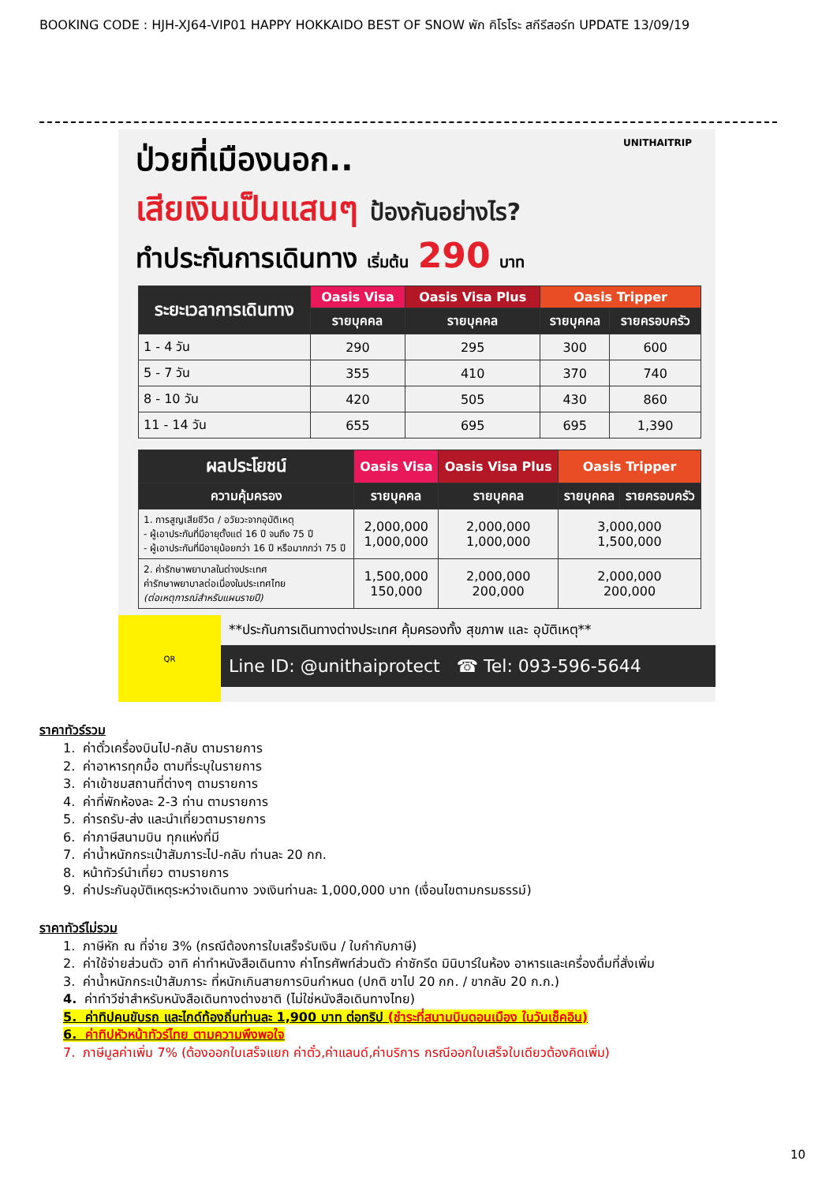BOOKING CODE : HJH-XJ64-VIP01 HAPPY HOKKAIDO BEST OF SNOW พัก คิโรโระ สกีรีสอร์ท UPDATE 13/09/19
ป่วยที่เมืองนอก.. UNITHAITRIP
เสียเงินเป็นแสนๆ ป้องกันอย่างไร?
ทำประกันการเดินทาง เริ่มต้น 290 บาท
| ระยะเวลาการเดินทาง | Oasis Visa | Oasis Visa Plus | Oasis Tripper | |
| --- | --- | --- | --- | --- |
| | รายบุคคล | รายบุคคล | รายบุคคล | รายครอบครัว |
| 1 - 4 วัน | 290 | 295 | 300 | 600 |
| 5 - 7 วัน | 355 | 410 | 370 | 740 |
| 8 - 10 วัน | 420 | 505 | 430 | 860 |
| 11 - 14 วัน | 655 | 695 | 695 | 1,390 |
| ผลประโยชน์ | Oasis Visa | Oasis Visa Plus | Oasis Tripper | |
| --- | --- | --- | --- | --- |
| ความคุ้มครอง | รายบุคคล | รายบุคคล | รายบุคคล | รายครอบครัว |
| 1. การสูญเสียชีวิต / อวัยวะจากอุบัติเหตุ - ผู้เอาประกันที่มีอายุตั้งแต่ 16 ปี จนถึง 75 ปี - ผู้เอาประกันที่มีอายุน้อยกว่า 16 ปี หรือมากกว่า 75 ปี | 2,000,000 1,000,000 | 2,000,000 1,000,000 | 3,000,000 1,500,000 | |
| 2. ค่ารักษาพยาบาลในต่างประเทศ ค่ารักษาพยาบาลต่อเนื่องในประเทศไทย (ต่อเหตุการณ์สำหรับแผนรายปี) | 1,500,000 150,000 | 2,000,000 200,000 | 2,000,000 200,000 | |
QR
**ประกันการเดินทางต่างประเทศ คุ้มครองทั้ง สุขภาพ และ อุบัติเหตุ**
Line ID: @unithaiprotect ☎ Tel: 093-596-5644
ราคาทัวร์รวม
1. ค่าตั๋วเครื่องบินไป-กลับ ตามรายการ
2. ค่าอาหารทุกมื้อ ตามที่ระบุในรายการ
3. ค่าเข้าชมสถานที่ต่างๆ ตามรายการ
4. ค่าที่พักห้องละ 2-3 ท่าน ตามรายการ
5. ค่ารถรับ-ส่ง และนำเที่ยวตามรายการ
6. ค่าภาษีสนามบิน ทุกแห่งที่มี
7. ค่าน้ำหนักกระเป๋าสัมภาระไป-กลับ ท่านละ 20 กก.
8. หน้าทัวร์นำเที่ยว ตามรายการ
9. ค่าประกันอุบัติเหตุระหว่างเดินทาง วงเงินท่านละ 1,000,000 บาท (เงื่อนไขตามกรมธรรม์)
ราคาทัวร์ไม่รวม
1. ภาษีหัก ณ ที่จ่าย 3% (กรณีต้องการใบเสร็จรับเงิน / ใบกำกับภาษี)
2. ค่าใช้จ่ายส่วนตัว อาทิ ค่าทำหนังสือเดินทาง ค่าโทรศัพท์ส่วนตัว ค่าซักรีด มินิบาร์ในห้อง อาหารและเครื่องดื่มที่สั่งเพิ่ม
3. ค่าน้ำหนักกระเป๋าสัมภาระ ที่หนักเกินสายการบินกำหนด (ปกติ ขาไป 20 กก. / ขากลับ 20 ก.ก.)
4. ค่าทำวีซ่าสำหรับหนังสือเดินทางต่างชาติ (ไม่ใช่หนังสือเดินทางไทย)
5. ค่าทิปคนขับรถ และไกด์ท้องถิ่นท่านละ 1,900 บาท ต่อทริป (ชำระที่สนามบินดอนเมือง ในวันเช็คอิน)
6. ค่าทิปหัวหน้าทัวร์ไทย ตามความพึงพอใจ
7. ภาษีมูลค่าเพิ่ม 7% (ต้องออกใบเสร็จแยก ค่าตั๋ว,ค่าแลนด์,ค่าบริการ กรณีออกใบเสร็จใบเดียวต้องคิดเพิ่ม)
10